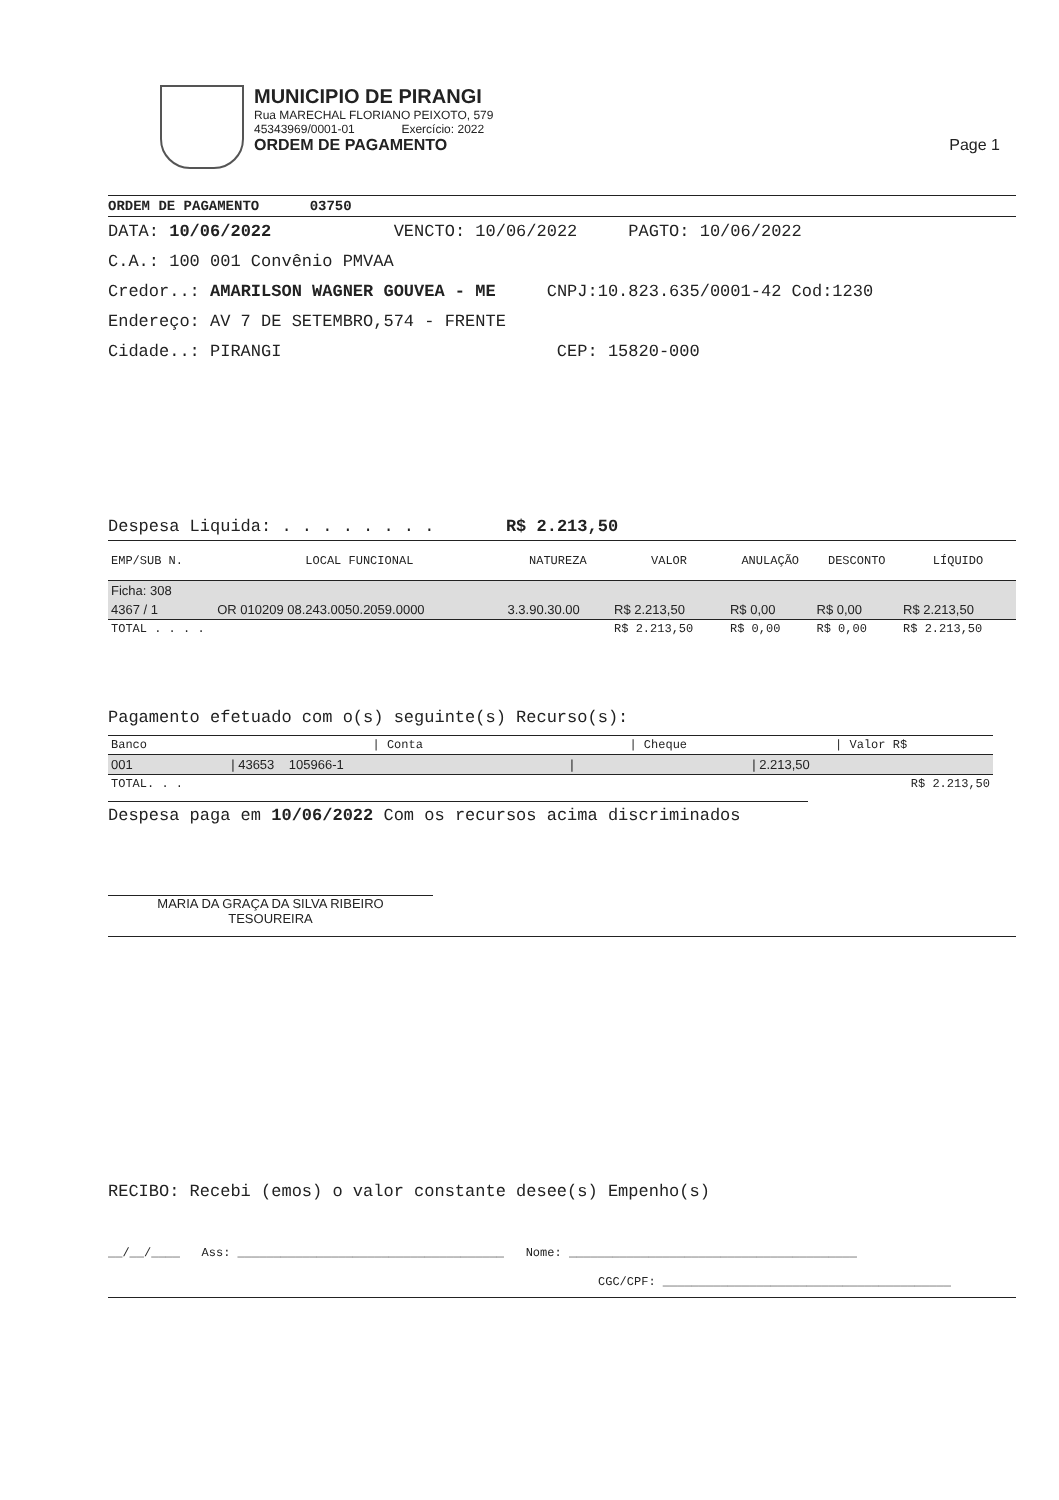MUNICIPIO DE PIRANGI
Rua MARECHAL FLORIANO PEIXOTO, 579
45343969/0001-01 Exercício: 2022
ORDEM DE PAGAMENTO Page 1
ORDEM DE PAGAMENTO 03750
DATA: 10/06/2022 VENCTO: 10/06/2022 PAGTO: 10/06/2022
C.A.: 100 001 Convênio PMVAA
Credor..: AMARILSON WAGNER GOUVEA - ME CNPJ:10.823.635/0001-42 Cod:1230
Endereço: AV 7 DE SETEMBRO,574 - FRENTE
Cidade..: PIRANGI CEP: 15820-000
Despesa Liquida: . . . . . . . . R$ 2.213,50
| EMP/SUB N. | LOCAL FUNCIONAL | NATUREZA | VALOR | ANULAÇÃO | DESCONTO | LÍQUIDO |
| --- | --- | --- | --- | --- | --- | --- |
| Ficha: 308 | | | | | | |
| 4367 / 1 | OR 010209 08.243.0050.2059.0000 | 3.3.90.30.00 | R$ 2.213,50 | R$ 0,00 | R$ 0,00 | R$ 2.213,50 |
| TOTAL . . . . | | | R$ 2.213,50 | R$ 0,00 | R$ 0,00 | R$ 2.213,50 |
Pagamento efetuado com o(s) seguinte(s) Recurso(s):
| Banco | / Conta | / Cheque | / Valor R$ |
| --- | --- | --- | --- |
| 001 | / 43653 105966-1 | / | / 2.213,50 |
| TOTAL. . . | | | R$ 2.213,50 |
Despesa paga em 10/06/2022 Com os recursos acima discriminados
MARIA DA GRAÇA DA SILVA RIBEIRO
TESOUREIRA
RECIBO: Recebi (emos) o valor constante desee(s) Empenho(s)
__/__/____ Ass: _____________________________________ Nome: ________________________________________
CGC/CPF: ________________________________________